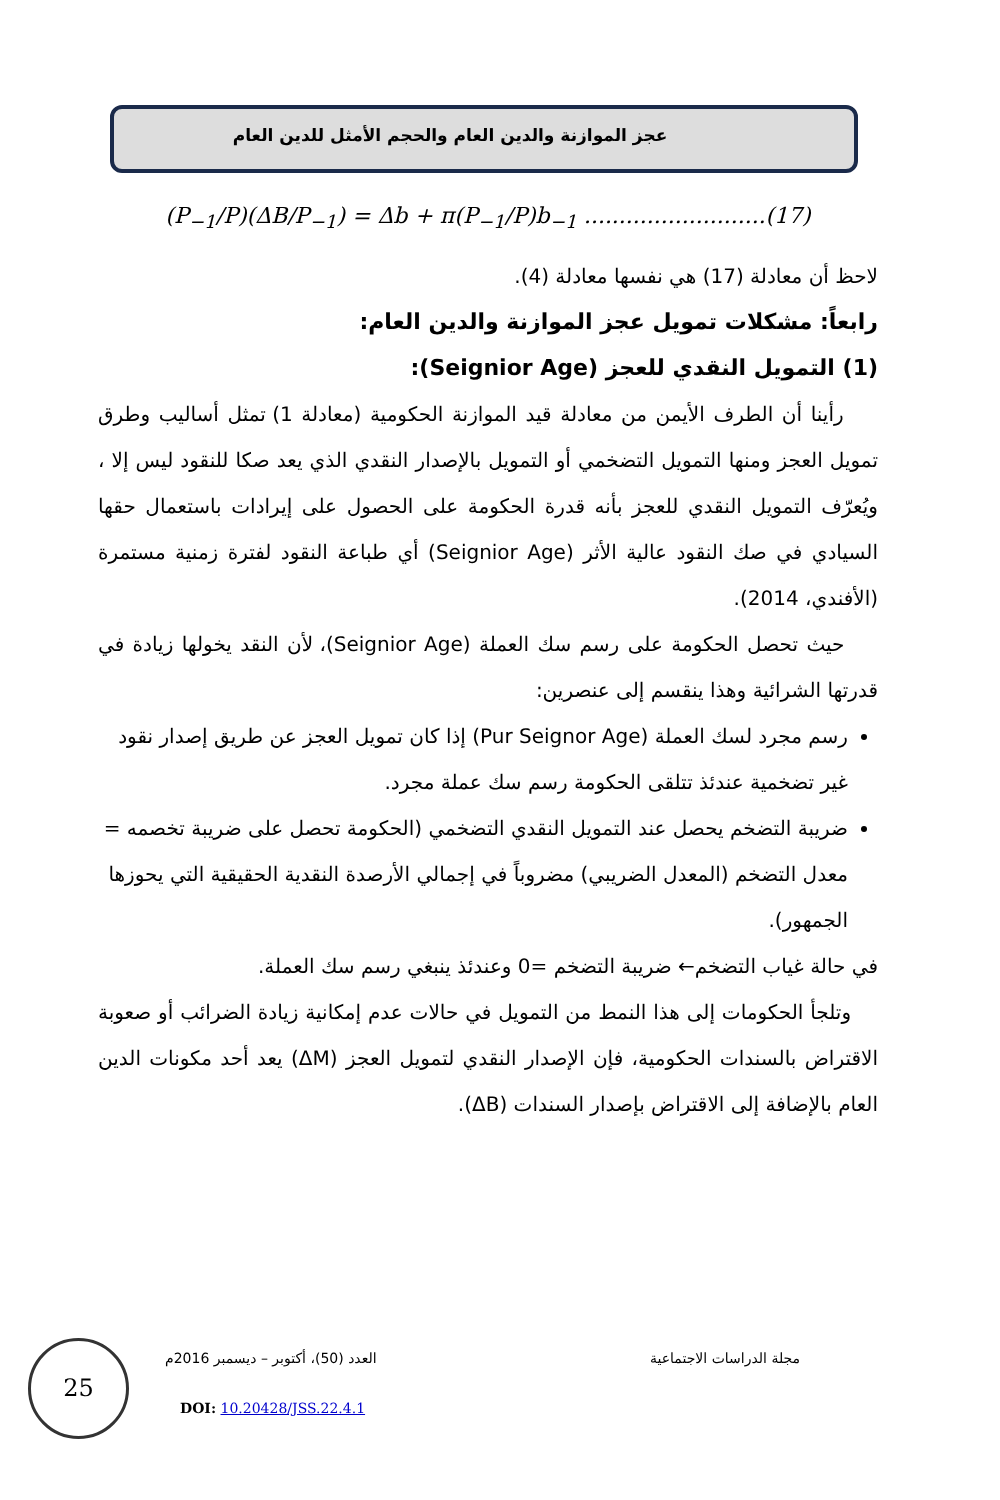عجز الموازنة والدين العام والحجم الأمثل للدين العام
(P<sub>−1</sub>/P)(ΔB/P<sub>−1</sub>) = Δb + π(P<sub>−1</sub>/P)b<sub>−1</sub> ..........................(17)
لاحظ أن معادلة (17) هي نفسها معادلة (4).
رابعاً: مشكلات تمويل عجز الموازنة والدين العام:
(1) التمويل النقدي للعجز (Seignior Age):
رأينا أن الطرف الأيمن من معادلة قيد الموازنة الحكومية (معادلة 1) تمثل أساليب وطرق تمويل العجز ومنها التمويل التضخمي أو التمويل بالإصدار النقدي الذي يعد صكا للنقود ليس إلا ، ويُعرّف التمويل النقدي للعجز بأنه قدرة الحكومة على الحصول على إيرادات باستعمال حقها السيادي في صك النقود عالية الأثر (Seignior Age) أي طباعة النقود لفترة زمنية مستمرة (الأفندي، 2014).
حيث تحصل الحكومة على رسم سك العملة (Seignior Age)، لأن النقد يخولها زيادة في قدرتها الشرائية وهذا ينقسم إلى عنصرين:
رسم مجرد لسك العملة (Pur Seignor Age) إذا كان تمويل العجز عن طريق إصدار نقود غير تضخمية عندئذ تتلقى الحكومة رسم سك عملة مجرد.
ضريبة التضخم يحصل عند التمويل النقدي التضخمي (الحكومة تحصل على ضريبة تخصمه = معدل التضخم (المعدل الضريبي) مضروباً في إجمالي الأرصدة النقدية الحقيقية التي يحوزها الجمهور).
في حالة غياب التضخم← ضريبة التضخم =0 وعندئذ ينبغي رسم سك العملة.
وتلجأ الحكومات إلى هذا النمط من التمويل في حالات عدم إمكانية زيادة الضرائب أو صعوبة الاقتراض بالسندات الحكومية، فإن الإصدار النقدي لتمويل العجز (ΔM) يعد أحد مكونات الدين العام بالإضافة إلى الاقتراض بإصدار السندات (ΔB).
25
مجلة الدراسات الاجتماعية العدد (50)، أكتوبر – ديسمبر 2016م
DOI: 10.20428/JSS.22.4.1